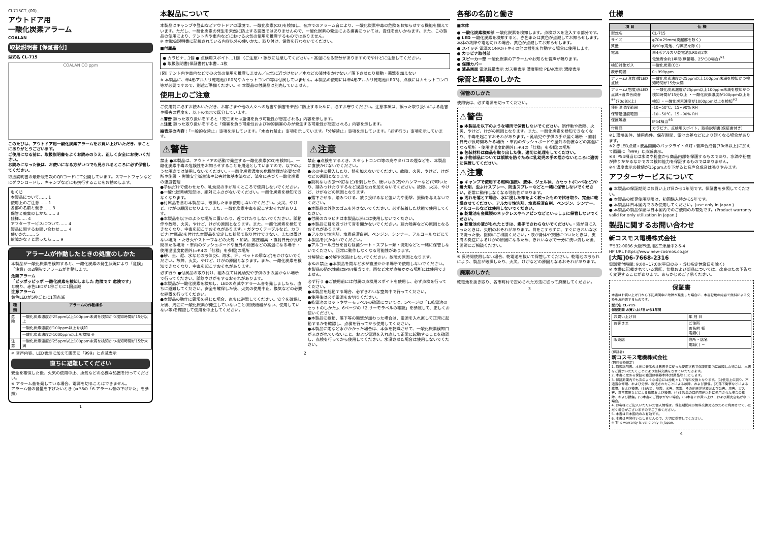CL715CT_(00)_
アウトドア用
一酸化炭素アラーム
COALAN
取扱説明書 [保証書付]
型式名 CL-715
COALAN CO ppm
このたびは、アウトドア用一酸化炭素アラームをお買い上げいただき、まことにありがとうございます。
ご使用になる前に、取扱説明書をよくお読みのうえ、正しく安全にお使いください。
お読みになった後は、お使いになる方がいつでも見られるところに必ず保管してください。
取扱説明書の最新版を次のQRコードにて公開しています。スマートフォンなどにダウンロードし、キャンプなどにも携行することをお勧めします。
もくじ
本製品について…… 1
使用上のご注意…… 1
各部の名前と働き…… 3
保管と廃棄のしかた…… 3
仕様…… 4
アフターサービスについて…… 4
製品に関するお問い合わせ…… 4
使いかた…… 5
故障かな？と思ったら…… 9
アラームが作動したときの処置のしかた
本製品が一酸化炭素を検知すると、一酸化炭素の発生状況により「危険」「注意」の2段階でアラームが作動します。
危険アラーム
「ピッポッピッポ 一酸化炭素を検知しました 危険です 危険です」
と鳴り、赤色LEDが1秒ごとに1回点滅
注意アラーム
黄色LEDが5秒ごとに1回点滅
| 種類 | アラームの作動条件 |
| --- | --- |
| 危険 | 一酸化炭素濃度が25ppm以上100ppm未満を検知かつ検知時間が15分以上 |
| | 一酸化炭素濃度が100ppm以上を検知 |
| | 一酸化炭素濃度が1000ppm以上を検知 ※ |
| 注意 | 一酸化炭素濃度が25ppm以上100ppm未満を検知かつ検知時間が15分未満 |
※ 音声内容、LED表示に加えて画面に「999」と点滅表示
直ちに避難してください
安全を確保した後、火気の使用中止、換気などの必要な処置を行ってください。
※ アラーム音を発している場合、電源を切ることはできません。
アラーム音の音量を下げたいとき (⇒P.8の「6.アラーム音の下げかた」を参照)
1
本製品について
本製品はキャンプや登山などアウトドアの環境で、一酸化炭素(CO)を検知し、音声でのアラーム音により、一酸化炭素中毒の危険をお知らせする機能を備えています。ただし、一酸化炭素の発生を未然に防止する装置ではありませんので、一酸化炭素の発生による損害については、責任を負いかねます。また、この製品の使用により、テント内や車内などにおける火気の使用を推奨するものではありません。
※ 本取扱説明書に記載されている内容以外の使いかた、取り付け、保管を行わないでください。
■付属品
● カラビナ…1個 ● 点検用スポイト…1個 〈ご注意〉・誤飲に注意してください。・高温になる部分がありますのでやけどに注意してください。
● 取扱説明書(保証書付)/本書…1枚
[図] テント内や車内などでの火気の使用を推奨しません／火気に近づけない／水などの液体をかけない／落下させたり振動・衝撃を加えない
※ 本製品に、単4形アルカリ乾電池(LR03)やカセットコンロ等は付属していません。本製品の使用には単4形アルカリ乾電池(LR03)、点検にはカセットコンロ等が必要ですので、別途ご準備ください。※ 本製品の付属品は別売していません。
使用上のご注意
ご使用前に必ずお読みいただき、お客さまや他の人々への危害や損害を未然に防止するために、必ずお守りください。注意事項は、誤った取り扱いによる危害や損害の程度を、以下の表示で区分しています。
⚠警告 誤った取り扱いをすると「死亡または重傷を負う可能性が想定される」内容を示します。
⚠注意 誤った取り扱いをすると「傷害を負う可能性および物的損害のみが発生する可能性が想定される」内容を示します。
絵表示の内容：「一般的な禁止」事項を示しています。「水ぬれ禁止」事項を示しています。「分解禁止」事項を示しています。「必ず行う」事項を示しています。
⚠警告
禁止 ●本製品は、アウトドアの活動で発生する一酸化炭素(CO)を検知し、一酸化炭素中毒の危険性をお知らせすることを用途としていますので、以下のような用途では使用しないでください。・一酸化炭素濃度の危機管理が必要な場所や施設 ・労働安全衛生法や公害対策基本法など、法令に基づく一酸化炭素の濃度管理
●子供だけで使わせたり、乳幼児の手が届くところで使用しないでください。
●一酸化炭素検知部は、絶対にふさがないでください。一酸化炭素を検知できなくなります。
●付属品を含む本製品は、破損したまま使用しないでください。火災、やけど、けがの原因となります。また、一酸化炭素中毒を起こすおそれがあります。
●本製品を以下のような場所に置いたり、近づけたりしないでください。誤動作や故障、火災、やけど、けがの原因となります。また、一酸化炭素を検知できなくなり、中毒を起こすおそれがあります。・ガタつくテーブルなど、カラビナ(付属品)を付けた本製品を安定した状態で取り付けできない、または置けない場所 ・たき火やストーブなどの火気 ・加熱、高圧器具 ・直射日光が長時間あたる場所 ・車内のダッシュボードや屋外の物置などの高温になる場所 ・使用温湿度範囲外(⇒P.4の「仕様」を参照)の場所
●砂、土、泥、水などの液体(水、海水、汗、ペットの尿など)をかけないでください。故障、火災、やけど、けがの原因となります。また、一酸化炭素を検知できなくなり、中毒を起こすおそれがあります。
必ず行う ●付属品の取り付け、組み立ては乳幼児や子供の手の届かない場所で行ってください。誤飲やけがをするおそれがあります。
●本製品が一酸化炭素を検知し、LEDの点滅やアラーム音を発しましたら、直ちに避難してください。安全を確保した後、火気の使用中止、換気などの必要な処置を行ってください。
●本製品の動作に異常を感じた場合、直ちに避難してください。安全を確保した後、周囲に一酸化炭素が発生していないこと(燃焼機器がない、使用していない等)を確認して使用を中止してください。
⚠注意
禁止 ●点検をするとき、カセットコンロ等の炎やタバコの煙などを、本製品に直接かけないでください。
●火の中に投入したり、熱を加えないでください。故障、火災、やけど、けがなどの原因となります。
●鋭利なもの(針や釘など)を刺したり、硬いもの(石やハンマーなど)で叩いたり、踏みつけたりするなど過度な力を加えないでください。故障、火災、やけど、けがなどの原因となります。
●落下させる、踏みつける、放り投げるなど強い力や衝撃、振動を与えないでください。
●本製品の外側のゴムを外さないでください。必ず装着した状態で使用してください。
●付属のカラビナは本製品以外には使用しないでください。
●本製品に耳を近づけて音を聞かないでください。聴力障害などの原因となるおそれがあります。
●アルカリ性洗剤、塩素系漂白剤、ベンジン、シンナー、アルコールなどにて本製品を拭かないでください。
●アルコール成分を含む除菌シート・スプレー類・洗剤などと一緒に保管しないでください。正常に動作しなくなる可能性があります。
分解禁止 ●分解や改造はしないでください。故障の原因となります。
水ぬれ禁止 ●本製品を雨など水が直接かかる場所で使用しないでください。本製品の防水性能はIPX4相当です。雨など水が直接かかる場所には使用できません。
必ず行う ●ご使用前には付属の点検用スポイトを使用し、必ず点検を行ってください。
●本製品を起動する場合、必ずきれいな空気中で行ってください。
●使用後は必ず電源をお切りください。
●乾電池のセットやサーモラベルの確認については、5ページの「1.乾電池のセットのしかた」、6ページの「2.サーモラベルの確認」を参照して、正しくお使いください。
●本製品に振動、落下等の衝撃が加わった場合は、電源を入れ直して正常に起動するかを確認し、点検を行ってから使用してください。
●本製品に雨など水がかかった場合は、本体を乾燥させて、一酸化炭素検知口がふさがれていないこと、および電源を入れ直して正常に起動することを確認し、点検を行ってから使用してください。水没させた場合は使用しないでください。
2
各部の名前と働き
■本体
● 一酸化炭素検知部 一酸化炭素を検知します。点検ガスを注入する部分です。
● LED 一酸化炭素を検知すると、赤色または黄色が点滅してお知らせします。本体の故障や電池切れの場合、黄色が点滅してお知らせします。
● スイッチ 電源のON/OFFやその他の機能を作動する場合に使用します。
● カラビナ取付部
● スピーカー部 一酸化炭素のアラームやお知らせ音声が鳴ります。
● 保護カバー
● 液晶画面 電池残量表示 ガス種表示 濃度単位 PEAK表示 濃度表示
保管と廃棄のしかた
保管のしかた
使用後は、必ず電源を切ってください。
⚠警告
● 本製品を以下のような場所で保管しないでください。誤作動や故障、火災、やけど、けがの原因となります。また、一酸化炭素を検知できなくなり、中毒を起こすおそれがあります。・乳幼児や子供の手が届く場所 ・直射日光が長時間あたる場所 ・車内のダッシュボードや屋外の物置などの高温になる場所 ・使用温湿度範囲外(⇒P.4の「仕様」を参照)の場所
● 包装材料は商品を取り出した後、適切に処理をしてください。
● 小物部品については誤飲を防ぐために乳幼児の手の届かないところに適切に保管してください。
⚠注意
● キャンプで使用する燃料(固形、液体、ジェル状、カセットボンベなど)や着火剤、虫よけスプレー、防虫スプレーなどと一緒に保管しないでください。正常に動作しなくなる可能性があります。
● 汚れを落とす場合、水に浸した布をよく絞ったもので拭き取り、完全に乾燥させてください。アルカリ性洗剤、塩素系漂白剤、ベンジン、シンナー、アルコールなどは使用しないでください。
● 乾電池を金属製のネックレスやヘアピンなどといっしょに保管しないでください。
● 乾電池の液がもれたときは、素手でさわらないでください。・液が目に入ったときは、失明のおそれがあります。目をこすらずに、すぐにきれいな水で洗った後、医師にご相談ください。・液が身体や衣服についたときは、皮膚の炎症によるけがの原因になるため、きれいな水で十分に洗い流した後、医師にご相談ください。
※ 長時間使用しない場合、乾電池を抜いて保管してください。乾電池の液もれにより、製品が破損したり、火災、けがなどの原因となるおそれがあります。
廃棄のしかた
乾電池を抜き取り、各市町村で定められた方法に従って廃棄してください。
3
仕様
| 項 目 | 仕 様 |
| --- | --- |
| 型式名 | CL-715 |
| サイズ | φ70×29mm(突起部を除く) |
| 質量 | 約90g(電池、付属品を除く) |
| 電源 | 単4形アルカリ乾電池(LR03)2本 電池寿命約1年間(無警報、25℃の場合)<sup>※1</sup> |
| 検知対象ガス | 一酸化炭素(CO) |
| 表示範囲 | 0~999ppm |
| アラーム(注意)黄LED点滅 | 一酸化炭素濃度が25ppm以上100ppm未満を検知かつ検知時間が15分未満 |
| アラーム(危険)赤LED点滅+音声合成音<sup>※4</sup>(70dB以上) | ・一酸化炭素濃度が25ppm以上100ppm未満を検知かつ検知時間が15分以上 ・一酸化炭素濃度が100ppm以上を検知 ・一酸化炭素濃度が1000ppm以上を検知<sup>※2</sup> |
| 使用温湿度範囲 | -10~50℃、15~90% RH |
| 保管温湿度範囲 | -10~50℃、15~90% RH |
| 保護等級 | IP54相当<sup>※3</sup> |
| 付属品 | カラビナ、点検用スポイト、取扱説明書(保証書付き) |
※1 環境条件、使用条件、保存期間、電池の差などにより短くなる場合があります。
※2 赤LED点滅+液晶画面のバックライト点灯+音声合成音(70dB以上)に加えて画面に「999」と点滅表示。
※3 IP54相当とは水滴や粉塵から商品内部を保護するものであり、水滴や粉塵が降りかかるなかでガス検知能力を保証するものではありません。
※4 濃度表示の数値が15ppmより下がると音声合成音は鳴りやみます。
アフターサービスについて
● 本製品の保証期間はお買い上げ日から1年間です。保証書を参照してください。
● 本製品の推奨使用期限は、初回購入時から5年です。
● 本製品は日本国内でのみ使用してください。(use only in Japan.)
● 本製品の製品保証は日本国内でのご使用のみ有効です。(Product warranty valid for only utilization in Japan.)
製品に関するお問い合わせ
新コスモス電機株式会社
〒532-0036 大阪市淀川区三津屋中2-5-4
HP URL https://www.new-cosmos.co.jp/
[大阪]06-7668-2316
電話受付時間: 9:00~17:00(平日のみ・当社指定休業日を除く)
※ 本書に記載されている意匠、仕様および部品については、改良のため予告なく変更することがあります。あらかじめご了承ください。
保証書
本書はお買い上げ日から下記期間中に故障が発生した場合に、本書記載の内容で無料による交換をお約束するものです。
型式名 CL-715
保証期間 お買い上げ日から1年間
| お買い上げ日 | 年 月 日 |
| お客さま | ご住所 お名前 様 電話( ) − |
| 販売店 | 住所・店名 電話( ) − |
(保証者)
新コスモス電機株式会社
(無料交換規定)
1. 取扱説明書、本体に表示の注意書きに従った使用状態で保証期間内に故障した場合は、本書をご提示いただくことにより無料交換をさせていただきます。
2. 本書に定める保証の範囲は機器本体(付属品除く)とします。
3. 保証期間内でも次のような場合には原則として有料交換となります。(1)使用上の誤り、不適当な修理、および分解、改造されたことによる故障、および損傷。(2)落下衝撃などによる故障、および損傷。(3)火災、地震、水害、落雷、その他天災地変および公害、塩害、ガス害、異常電圧などによる故障および損傷。(4)本製品の目的用途以外に使用された場合の故障、および損傷。(5)本書のご提示がない場合。(6)本書にお買い上げ日および販売店名がない場合。
4. お客様にご記入いただいた個人情報は、保証期間内の無料交換対応のために利用させていただく場合がございますのでご了承ください。
5. 本書は日本国内のみ有効です。
6. 本書は再発行いたしませんので、大切に保管してください。
※ This warranty is valid only in Japan.
4